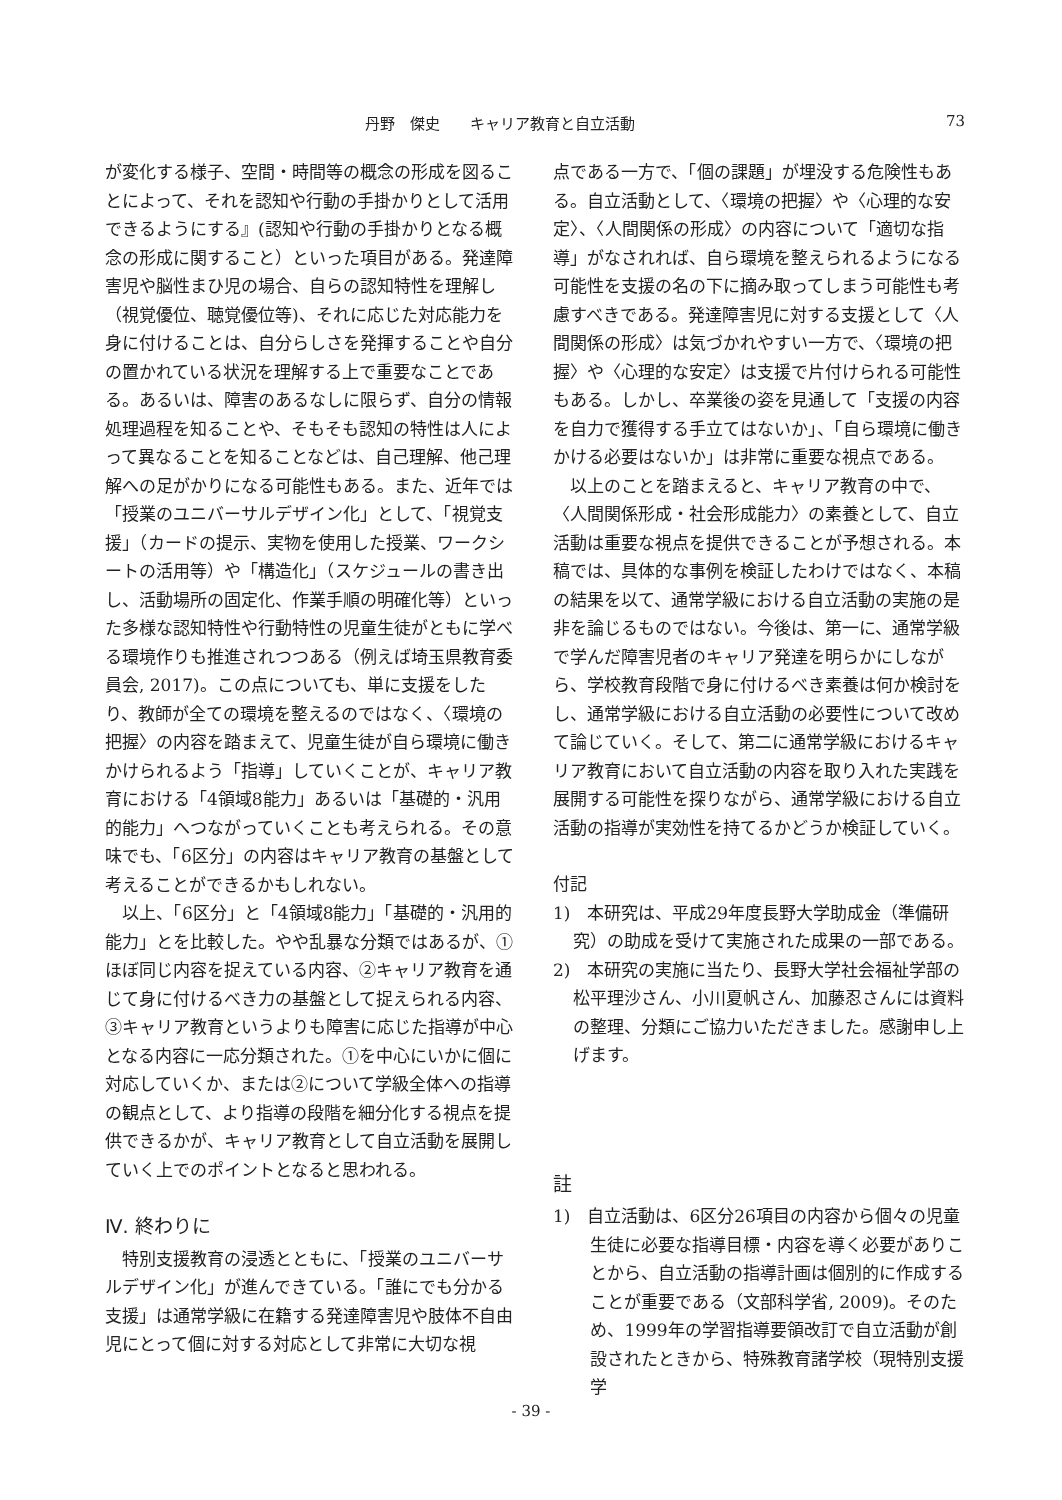丹野　傑史　　キャリア教育と自立活動 73
が変化する様子、空間・時間等の概念の形成を図ることによって、それを認知や行動の手掛かりとして活用できるようにする』(認知や行動の手掛かりとなる概念の形成に関すること）といった項目がある。発達障害児や脳性まひ児の場合、自らの認知特性を理解し（視覚優位、聴覚優位等)、それに応じた対応能力を身に付けることは、自分らしさを発揮することや自分の置かれている状況を理解する上で重要なことである。あるいは、障害のあるなしに限らず、自分の情報処理過程を知ることや、そもそも認知の特性は人によって異なることを知ることなどは、自己理解、他己理解への足がかりになる可能性もある。また、近年では「授業のユニバーサルデザイン化」として、「視覚支援」（カードの提示、実物を使用した授業、ワークシートの活用等）や「構造化」（スケジュールの書き出し、活動場所の固定化、作業手順の明確化等）といった多様な認知特性や行動特性の児童生徒がともに学べる環境作りも推進されつつある（例えば埼玉県教育委員会, 2017)。この点についても、単に支援をしたり、教師が全ての環境を整えるのではなく、〈環境の把握〉の内容を踏まえて、児童生徒が自ら環境に働きかけられるよう「指導」していくことが、キャリア教育における「4領域8能力」あるいは「基礎的・汎用的能力」へつながっていくことも考えられる。その意味でも、「6区分」の内容はキャリア教育の基盤として考えることができるかもしれない。
以上、「6区分」と「4領域8能力」「基礎的・汎用的能力」とを比較した。やや乱暴な分類ではあるが、①ほぼ同じ内容を捉えている内容、②キャリア教育を通じて身に付けるべき力の基盤として捉えられる内容、③キャリア教育というよりも障害に応じた指導が中心となる内容に一応分類された。①を中心にいかに個に対応していくか、または②について学級全体への指導の観点として、より指導の段階を細分化する視点を提供できるかが、キャリア教育として自立活動を展開していく上でのポイントとなると思われる。
Ⅳ. 終わりに
特別支援教育の浸透とともに、「授業のユニバーサルデザイン化」が進んできている。「誰にでも分かる支援」は通常学級に在籍する発達障害児や肢体不自由児にとって個に対する対応として非常に大切な視
点である一方で、「個の課題」が埋没する危険性もある。自立活動として、〈環境の把握〉や〈心理的な安定〉、〈人間関係の形成〉の内容について「適切な指導」がなされれば、自ら環境を整えられるようになる可能性を支援の名の下に摘み取ってしまう可能性も考慮すべきである。発達障害児に対する支援として〈人間関係の形成〉は気づかれやすい一方で、〈環境の把握〉や〈心理的な安定〉は支援で片付けられる可能性もある。しかし、卒業後の姿を見通して「支援の内容を自力で獲得する手立てはないか」、「自ら環境に働きかける必要はないか」は非常に重要な視点である。
以上のことを踏まえると、キャリア教育の中で、〈人間関係形成・社会形成能力〉の素養として、自立活動は重要な視点を提供できることが予想される。本稿では、具体的な事例を検証したわけではなく、本稿の結果を以て、通常学級における自立活動の実施の是非を論じるものではない。今後は、第一に、通常学級で学んだ障害児者のキャリア発達を明らかにしながら、学校教育段階で身に付けるべき素養は何か検討をし、通常学級における自立活動の必要性について改めて論じていく。そして、第二に通常学級におけるキャリア教育において自立活動の内容を取り入れた実践を展開する可能性を探りながら、通常学級における自立活動の指導が実効性を持てるかどうか検証していく。
付記
1)　本研究は、平成29年度長野大学助成金（準備研究）の助成を受けて実施された成果の一部である。
2)　本研究の実施に当たり、長野大学社会福祉学部の松平理沙さん、小川夏帆さん、加藤忍さんには資料の整理、分類にご協力いただきました。感謝申し上げます。
註
1)　自立活動は、6区分26項目の内容から個々の児童生徒に必要な指導目標・内容を導く必要がありことから、自立活動の指導計画は個別的に作成することが重要である（文部科学省, 2009)。そのため、1999年の学習指導要領改訂で自立活動が創設されたときから、特殊教育諸学校（現特別支援学
- 39 -